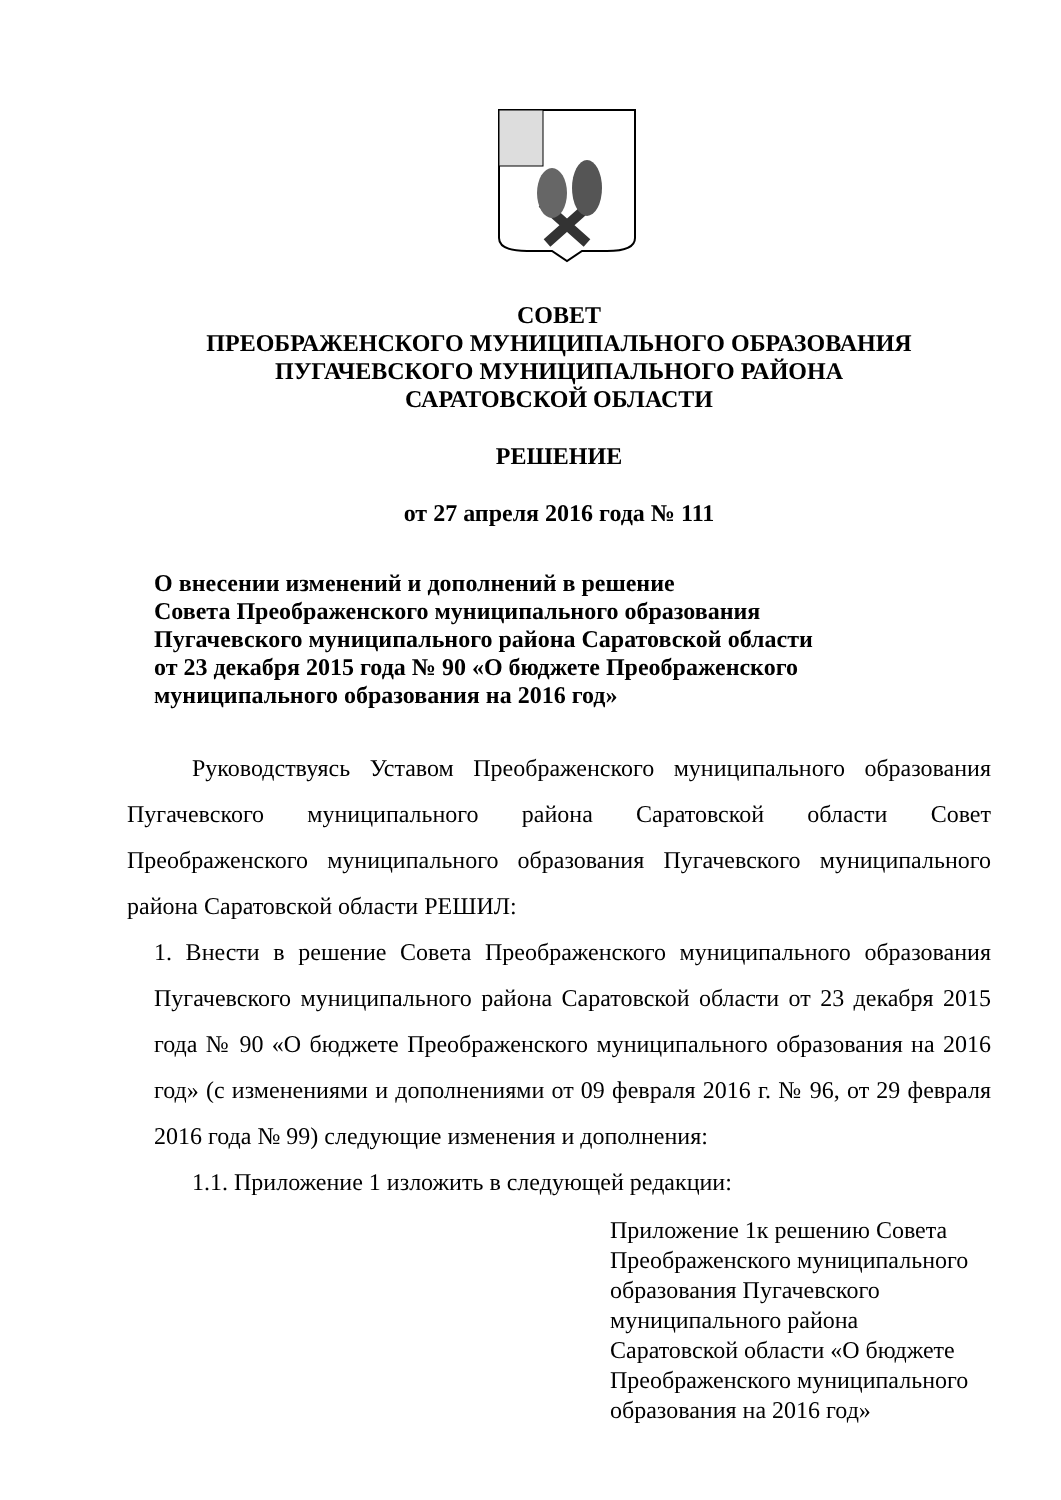СОВЕТ
ПРЕОБРАЖЕНСКОГО МУНИЦИПАЛЬНОГО ОБРАЗОВАНИЯ
ПУГАЧЕВСКОГО МУНИЦИПАЛЬНОГО РАЙОНА
САРАТОВСКОЙ ОБЛАСТИ
РЕШЕНИЕ
от 27 апреля 2016 года № 111
О внесении изменений и дополнений в решение
Совета Преображенского муниципального образования
Пугачевского муниципального района Саратовской области
от 23 декабря 2015 года № 90 «О бюджете Преображенского
муниципального образования на 2016 год»
Руководствуясь Уставом Преображенского муниципального образования Пугачевского муниципального района Саратовской области Совет Преображенского муниципального образования Пугачевского муниципального района Саратовской области РЕШИЛ:
1. Внести в решение Совета Преображенского муниципального образования Пугачевского муниципального района Саратовской области от 23 декабря 2015 года № 90 «О бюджете Преображенского муниципального образования на 2016 год» (с изменениями и дополнениями от 09 февраля 2016 г. № 96, от 29 февраля 2016 года № 99) следующие изменения и дополнения:
1.1. Приложение 1 изложить в следующей редакции:
Приложение 1к решению Совета Преображенского муниципального образования Пугачевского муниципального района Саратовской области «О бюджете Преображенского муниципального образования на 2016 год»